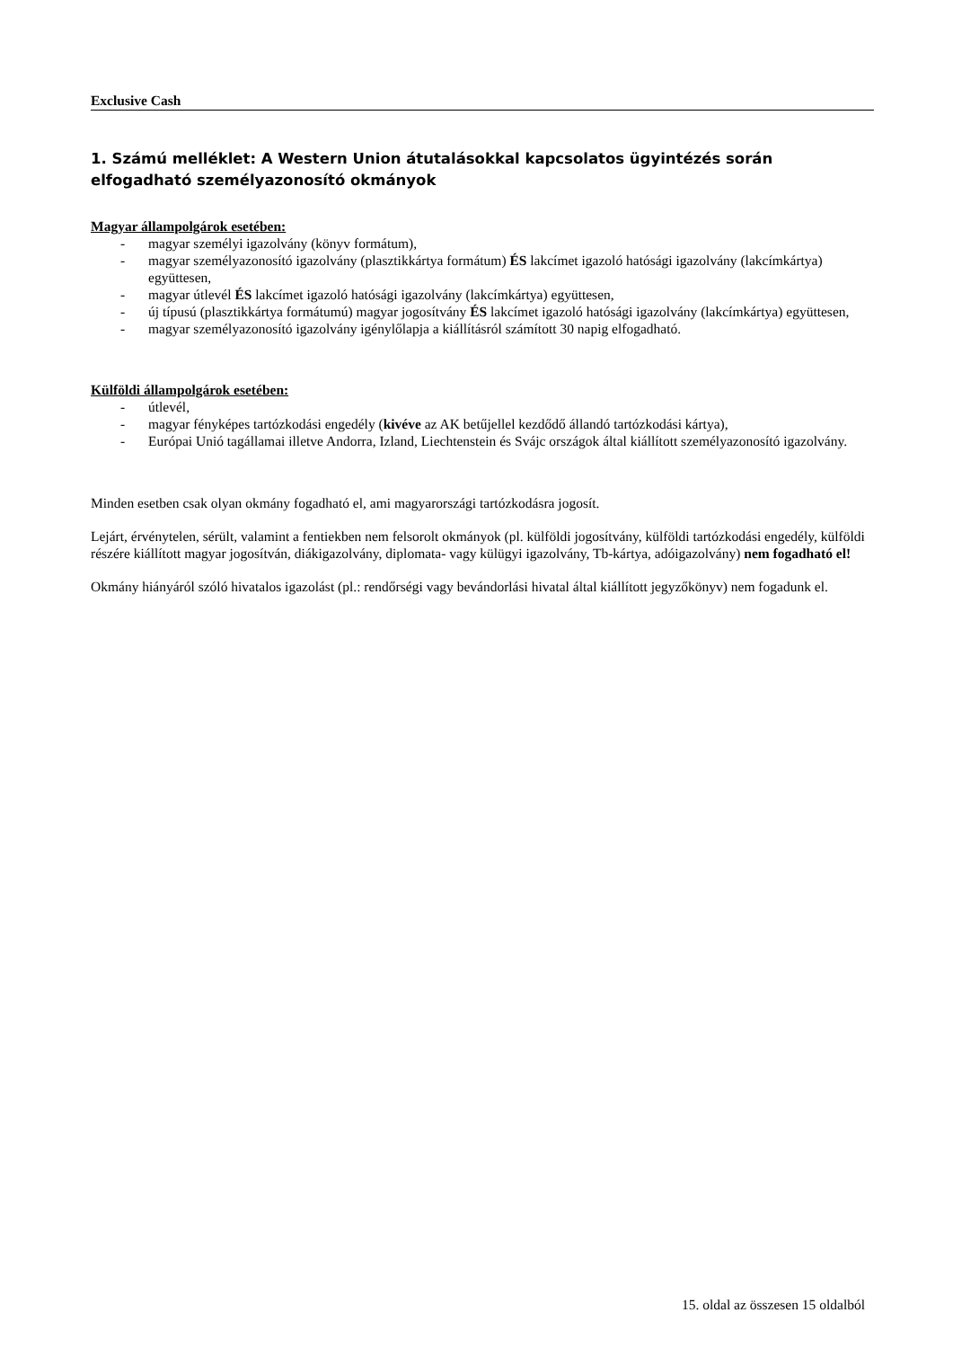Exclusive Cash
1. Számú melléklet: A Western Union átutalásokkal kapcsolatos ügyintézés során elfogadható személyazonosító okmányok
Magyar állampolgárok esetében:
- magyar személyi igazolvány (könyv formátum),
- magyar személyazonosító igazolvány (plasztikkártya formátum) ÉS lakcímet igazoló hatósági igazolvány (lakcímkártya) együttesen,
- magyar útlevél ÉS lakcímet igazoló hatósági igazolvány (lakcímkártya) együttesen,
- új típusú (plasztikkártya formátumú) magyar jogosítvány ÉS lakcímet igazoló hatósági igazolvány (lakcímkártya) együttesen,
- magyar személyazonosító igazolvány igénylőlapja a kiállításról számított 30 napig elfogadható.
Külföldi állampolgárok esetében:
- útlevél,
- magyar fényképes tartózkodási engedély (kivéve az AK betűjellel kezdődő állandó tartózkodási kártya),
- Európai Unió tagállamai illetve Andorra, Izland, Liechtenstein és Svájc országok által kiállított személyazonosító igazolvány.
Minden esetben csak olyan okmány fogadható el, ami magyarországi tartózkodásra jogosít.
Lejárt, érvénytelen, sérült, valamint a fentiekben nem felsorolt okmányok (pl. külföldi jogosítvány, külföldi tartózkodási engedély, külföldi részére kiállított magyar jogosítván, diákigazolvány, diplomata- vagy külügyi igazolvány, Tb-kártya, adóigazolvány) nem fogadható el!
Okmány hiányáról szóló hivatalos igazolást (pl.: rendőrségi vagy bevándorlási hivatal által kiállított jegyzőkönyv) nem fogadunk el.
15. oldal az összesen 15 oldalból